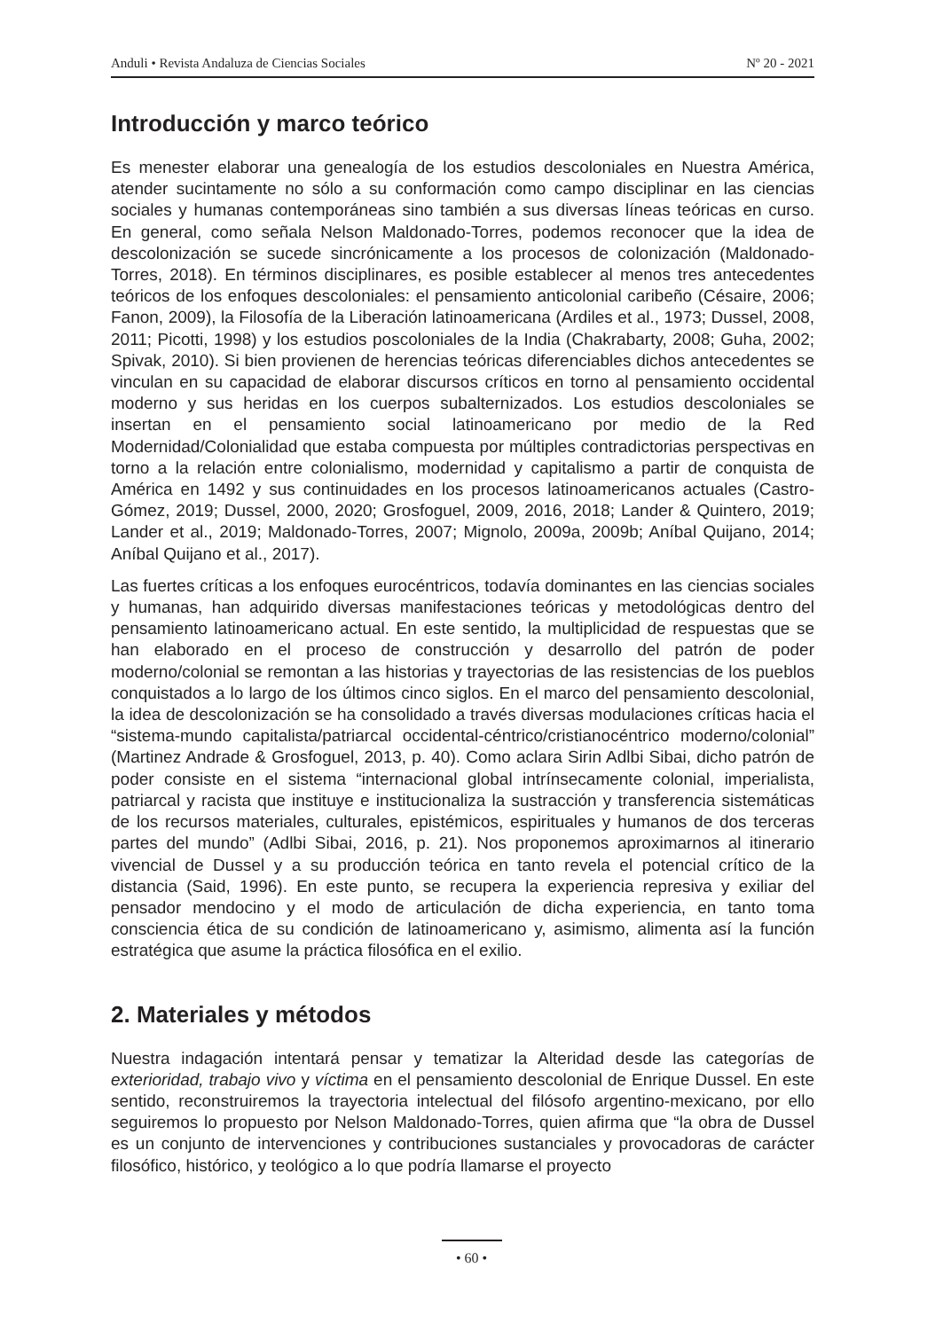Anduli • Revista Andaluza de Ciencias Sociales Nº 20 - 2021
Introducción y marco teórico
Es menester elaborar una genealogía de los estudios descoloniales en Nuestra América, atender sucintamente no sólo a su conformación como campo disciplinar en las ciencias sociales y humanas contemporáneas sino también a sus diversas líneas teóricas en curso. En general, como señala Nelson Maldonado-Torres, podemos reconocer que la idea de descolonización se sucede sincrónicamente a los procesos de colonización (Maldonado-Torres, 2018). En términos disciplinares, es posible establecer al menos tres antecedentes teóricos de los enfoques descoloniales: el pensamiento anticolonial caribeño (Césaire, 2006; Fanon, 2009), la Filosofía de la Liberación latinoamericana (Ardiles et al., 1973; Dussel, 2008, 2011; Picotti, 1998) y los estudios poscoloniales de la India (Chakrabarty, 2008; Guha, 2002; Spivak, 2010). Si bien provienen de herencias teóricas diferenciables dichos antecedentes se vinculan en su capacidad de elaborar discursos críticos en torno al pensamiento occidental moderno y sus heridas en los cuerpos subalternizados. Los estudios descoloniales se insertan en el pensamiento social latinoamericano por medio de la Red Modernidad/Colonialidad que estaba compuesta por múltiples contradictorias perspectivas en torno a la relación entre colonialismo, modernidad y capitalismo a partir de conquista de América en 1492 y sus continuidades en los procesos latinoamericanos actuales (Castro-Gómez, 2019; Dussel, 2000, 2020; Grosfoguel, 2009, 2016, 2018; Lander & Quintero, 2019; Lander et al., 2019; Maldonado-Torres, 2007; Mignolo, 2009a, 2009b; Aníbal Quijano, 2014; Aníbal Quijano et al., 2017).
Las fuertes críticas a los enfoques eurocéntricos, todavía dominantes en las ciencias sociales y humanas, han adquirido diversas manifestaciones teóricas y metodológicas dentro del pensamiento latinoamericano actual. En este sentido, la multiplicidad de respuestas que se han elaborado en el proceso de construcción y desarrollo del patrón de poder moderno/colonial se remontan a las historias y trayectorias de las resistencias de los pueblos conquistados a lo largo de los últimos cinco siglos. En el marco del pensamiento descolonial, la idea de descolonización se ha consolidado a través diversas modulaciones críticas hacia el “sistema-mundo capitalista/patriarcal occidental-céntrico/cristianocéntrico moderno/colonial” (Martinez Andrade & Grosfoguel, 2013, p. 40). Como aclara Sirin Adlbi Sibai, dicho patrón de poder consiste en el sistema “internacional global intrínsecamente colonial, imperialista, patriarcal y racista que instituye e institucionaliza la sustracción y transferencia sistemáticas de los recursos materiales, culturales, epistémicos, espirituales y humanos de dos terceras partes del mundo” (Adlbi Sibai, 2016, p. 21). Nos proponemos aproximarnos al itinerario vivencial de Dussel y a su producción teórica en tanto revela el potencial crítico de la distancia (Said, 1996). En este punto, se recupera la experiencia represiva y exiliar del pensador mendocino y el modo de articulación de dicha experiencia, en tanto toma consciencia ética de su condición de latinoamericano y, asimismo, alimenta así la función estratégica que asume la práctica filosófica en el exilio.
2. Materiales y métodos
Nuestra indagación intentará pensar y tematizar la Alteridad desde las categorías de exterioridad, trabajo vivo y víctima en el pensamiento descolonial de Enrique Dussel. En este sentido, reconstruiremos la trayectoria intelectual del filósofo argentino-mexicano, por ello seguiremos lo propuesto por Nelson Maldonado-Torres, quien afirma que “la obra de Dussel es un conjunto de intervenciones y contribuciones sustanciales y provocadoras de carácter filosófico, histórico, y teológico a lo que podría llamarse el proyecto
• 60 •